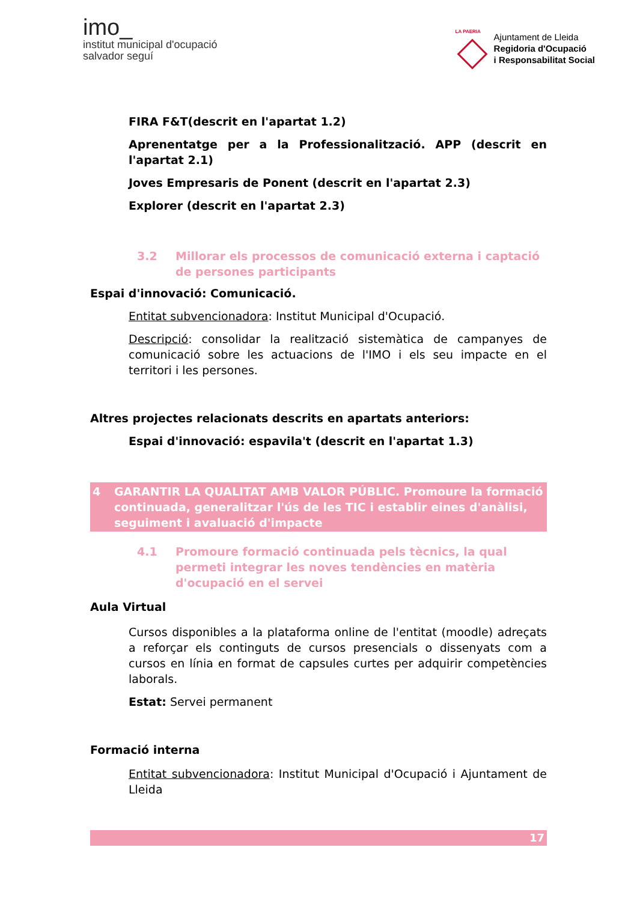imo_
institut municipal d'ocupació
salvador seguí
LA PAERIA
Ajuntament de Lleida
Regidoria d'Ocupació
i Responsabilitat Social
FIRA F&T(descrit en l'apartat 1.2)
Aprenentatge per a la Professionalització. APP (descrit en l'apartat 2.1)
Joves Empresaris de Ponent (descrit en l'apartat 2.3)
Explorer (descrit en l'apartat 2.3)
3.2 Millorar els processos de comunicació externa i captació de persones participants
Espai d'innovació: Comunicació.
Entitat subvencionadora: Institut Municipal d'Ocupació.
Descripció: consolidar la realització sistemàtica de campanyes de comunicació sobre les actuacions de l'IMO i els seu impacte en el territori i les persones.
Altres projectes relacionats descrits en apartats anteriors:
Espai d'innovació: espavila't (descrit en l'apartat 1.3)
4 GARANTIR LA QUALITAT AMB VALOR PÚBLIC. Promoure la formació continuada, generalitzar l'ús de les TIC i establir eines d'anàlisi, seguiment i avaluació d'impacte
4.1 Promoure formació continuada pels tècnics, la qual permeti integrar les noves tendències en matèria d'ocupació en el servei
Aula Virtual
Cursos disponibles a la plataforma online de l'entitat (moodle) adreçats a reforçar els continguts de cursos presencials o dissenyats com a cursos en línia en format de capsules curtes per adquirir competències laborals.
Estat: Servei permanent
Formació interna
Entitat subvencionadora: Institut Municipal d'Ocupació i Ajuntament de Lleida
17